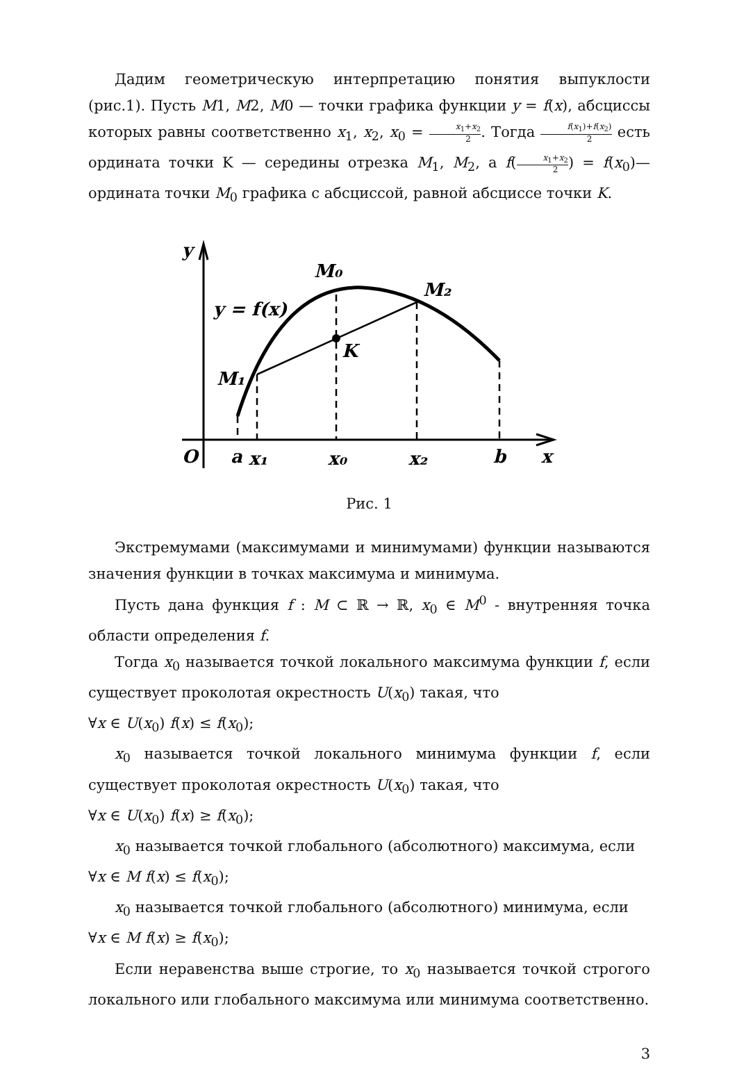Дадим геометрическую интерпретацию понятия выпуклости (рис.1). Пусть M1, M2, M0 — точки графика функции y = f(x), абсциссы которых равны соответственно x<sub>1</sub>, x<sub>2</sub>, x<sub>0</sub> = x<sub>1</sub>+x<sub>2</sub> 2. Тогда f(x<sub>1</sub>)+f(x<sub>2</sub>) 2 есть ордината точки K — середины отрезка M<sub>1</sub>, M<sub>2</sub>, а f(x<sub>1</sub>+x<sub>2</sub> 2) = f(x<sub>0</sub>)— ордината точки M<sub>0</sub> графика с абсциссой, равной абсциссе точки K.
y
M₀
M₂
y = f(x)
K
M₁
O
a
x₁
x₀
x₂
b
x
Рис. 1
Экстремумами (максимумами и минимумами) функции называются значения функции в точках максимума и минимума.
Пусть дана функция f : M ⊂ ℝ → ℝ, x<sub>0</sub> ∈ M<sup>0</sup> - внутренняя точка области определения f.
Тогда x<sub>0</sub> называется точкой локального максимума функции f, если существует проколотая окрестность U(x<sub>0</sub>) такая, что
∀x ∈ U(x<sub>0</sub>) f(x) ≤ f(x<sub>0</sub>);
x<sub>0</sub> называется точкой локального минимума функции f, если существует проколотая окрестность U(x<sub>0</sub>) такая, что
∀x ∈ U(x<sub>0</sub>) f(x) ≥ f(x<sub>0</sub>);
x<sub>0</sub> называется точкой глобального (абсолютного) максимума, если
∀x ∈ M f(x) ≤ f(x<sub>0</sub>);
x<sub>0</sub> называется точкой глобального (абсолютного) минимума, если
∀x ∈ M f(x) ≥ f(x<sub>0</sub>);
Если неравенства выше строгие, то x<sub>0</sub> называется точкой строгого локального или глобального максимума или минимума соответственно.
3